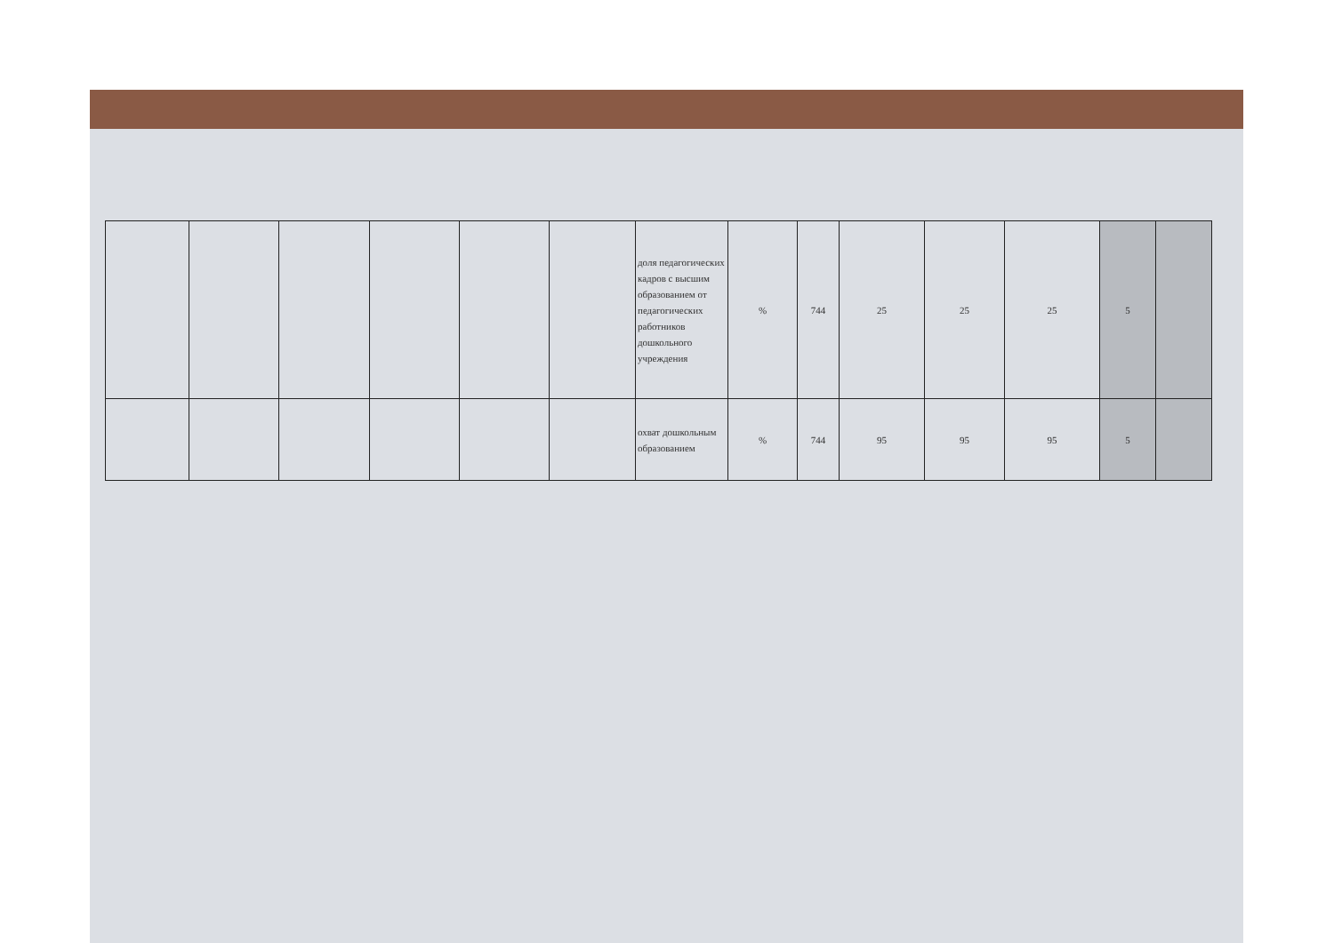| | | | | | | доля педагогических кадров с высшим образованием от педагогических работников дошкольного учреждения | % | 744 | 25 | 25 | 25 | 5 | |
| | | | | | | охват дошкольным образованием | % | 744 | 95 | 95 | 95 | 5 | |